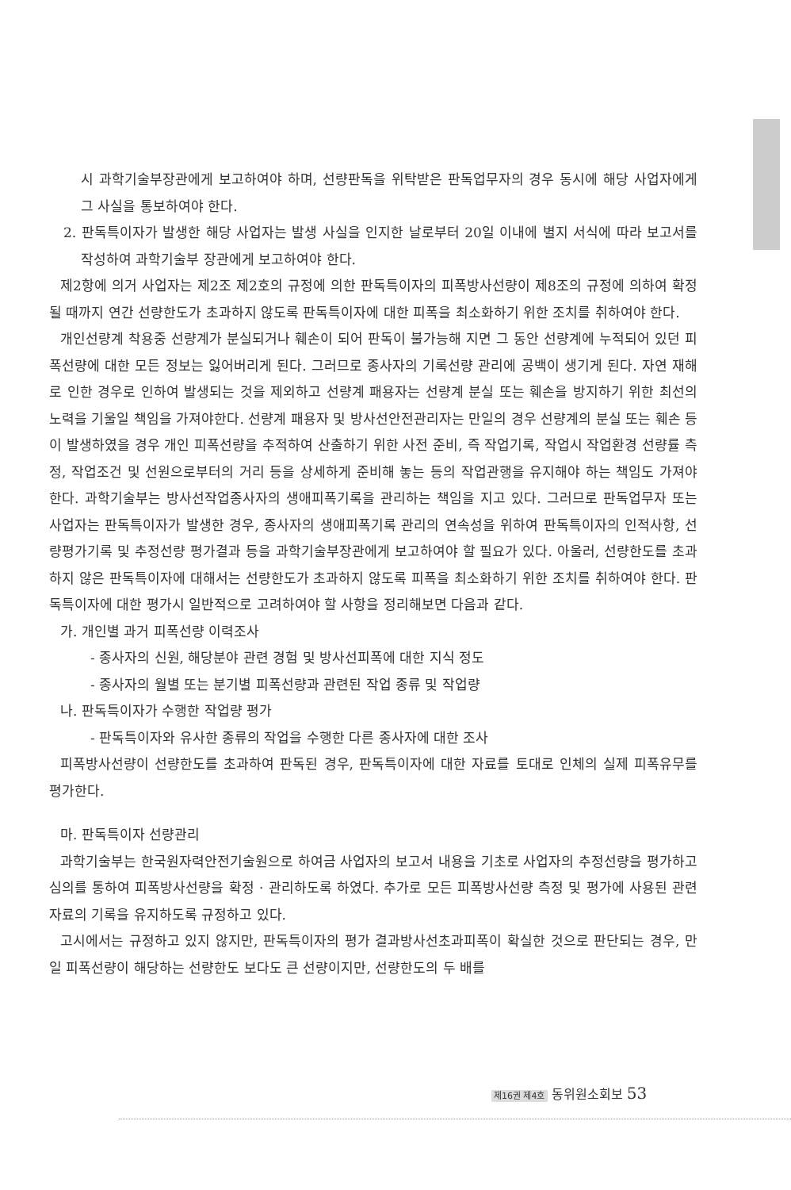시 과학기술부장관에게 보고하여야 하며, 선량판독을 위탁받은 판독업무자의 경우 동시에 해당 사업자에게 그 사실을 통보하여야 한다.
2. 판독특이자가 발생한 해당 사업자는 발생 사실을 인지한 날로부터 20일 이내에 별지 서식에 따라 보고서를 작성하여 과학기술부 장관에게 보고하여야 한다.
제2항에 의거 사업자는 제2조 제2호의 규정에 의한 판독특이자의 피폭방사선량이 제8조의 규정에 의하여 확정될 때까지 연간 선량한도가 초과하지 않도록 판독특이자에 대한 피폭을 최소화하기 위한 조치를 취하여야 한다.
개인선량계 착용중 선량계가 분실되거나 훼손이 되어 판독이 불가능해 지면 그 동안 선량계에 누적되어 있던 피폭선량에 대한 모든 정보는 잃어버리게 된다. 그러므로 종사자의 기록선량 관리에 공백이 생기게 된다. 자연 재해로 인한 경우로 인하여 발생되는 것을 제외하고 선량계 패용자는 선량계 분실 또는 훼손을 방지하기 위한 최선의 노력을 기울일 책임을 가져야한다. 선량계 패용자 및 방사선안전관리자는 만일의 경우 선량계의 분실 또는 훼손 등이 발생하였을 경우 개인 피폭선량을 추적하여 산출하기 위한 사전 준비, 즉 작업기록, 작업시 작업환경 선량률 측정, 작업조건 및 선원으로부터의 거리 등을 상세하게 준비해 놓는 등의 작업관행을 유지해야 하는 책임도 가져야 한다. 과학기술부는 방사선작업종사자의 생애피폭기록을 관리하는 책임을 지고 있다. 그러므로 판독업무자 또는 사업자는 판독특이자가 발생한 경우, 종사자의 생애피폭기록 관리의 연속성을 위하여 판독특이자의 인적사항, 선량평가기록 및 추정선량 평가결과 등을 과학기술부장관에게 보고하여야 할 필요가 있다. 아울러, 선량한도를 초과하지 않은 판독특이자에 대해서는 선량한도가 초과하지 않도록 피폭을 최소화하기 위한 조치를 취하여야 한다. 판독특이자에 대한 평가시 일반적으로 고려하여야 할 사항을 정리해보면 다음과 같다.
가. 개인별 과거 피폭선량 이력조사
- 종사자의 신원, 해당분야 관련 경험 및 방사선피폭에 대한 지식 정도
- 종사자의 월별 또는 분기별 피폭선량과 관련된 작업 종류 및 작업량
나. 판독특이자가 수행한 작업량 평가
- 판독특이자와 유사한 종류의 작업을 수행한 다른 종사자에 대한 조사
피폭방사선량이 선량한도를 초과하여 판독된 경우, 판독특이자에 대한 자료를 토대로 인체의 실제 피폭유무를 평가한다.
마. 판독특이자 선량관리
과학기술부는 한국원자력안전기술원으로 하여금 사업자의 보고서 내용을 기초로 사업자의 추정선량을 평가하고 심의를 통하여 피폭방사선량을 확정 · 관리하도록 하였다. 추가로 모든 피폭방사선량 측정 및 평가에 사용된 관련 자료의 기록을 유지하도록 규정하고 있다.
고시에서는 규정하고 있지 않지만, 판독특이자의 평가 결과방사선초과피폭이 확실한 것으로 판단되는 경우, 만일 피폭선량이 해당하는 선량한도 보다도 큰 선량이지만, 선량한도의 두 배를
제16권 제4호 동위원소회보 53